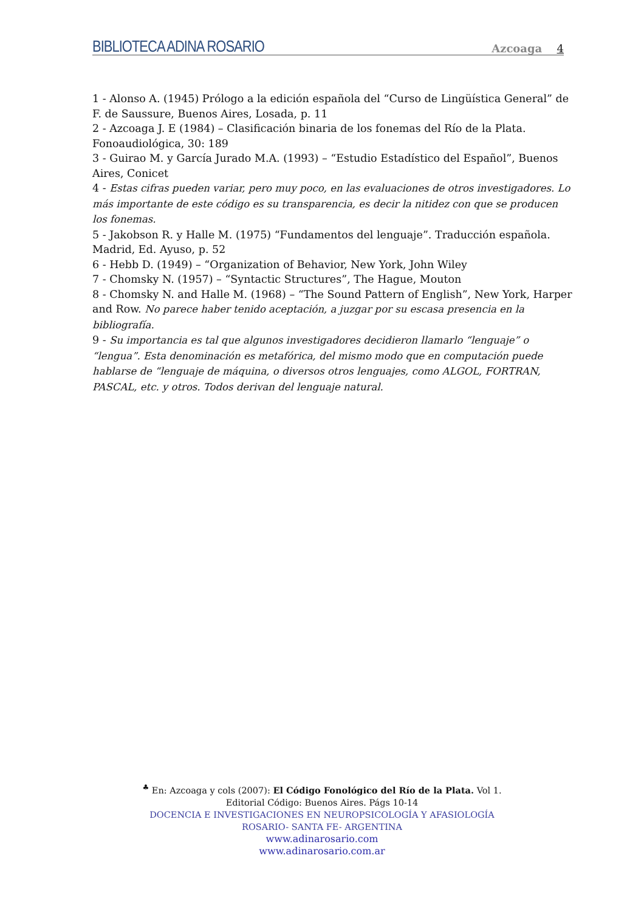BIBLIOTECA ADINA ROSARIO
Azcoaga 4
1 - Alonso A. (1945) Prólogo a la edición española del “Curso de Lingüística General” de F. de Saussure, Buenos Aires, Losada, p. 11
2 - Azcoaga J. E (1984) – Clasificación binaria de los fonemas del Río de la Plata. Fonoaudiológica, 30: 189
3 - Guirao M. y García Jurado M.A. (1993) – “Estudio Estadístico del Español”, Buenos Aires, Conicet
4 - Estas cifras pueden variar, pero muy poco, en las evaluaciones de otros investigadores. Lo más importante de este código es su transparencia, es decir la nitidez con que se producen los fonemas.
5 - Jakobson R. y Halle M. (1975) “Fundamentos del lenguaje”. Traducción española. Madrid, Ed. Ayuso, p. 52
6 - Hebb D. (1949) – “Organization of Behavior, New York, John Wiley
7 - Chomsky N. (1957) – “Syntactic Structures”, The Hague, Mouton
8 - Chomsky N. and Halle M. (1968) – “The Sound Pattern of English”, New York, Harper and Row. No parece haber tenido aceptación, a juzgar por su escasa presencia en la bibliografía.
9 - Su importancia es tal que algunos investigadores decidieron llamarlo “lenguaje” o “lengua”. Esta denominación es metafórica, del mismo modo que en computación puede hablarse de “lenguaje de máquina, o diversos otros lenguajes, como ALGOL, FORTRAN, PASCAL, etc. y otros. Todos derivan del lenguaje natural.
<sup>♣</sup> En: Azcoaga y cols (2007): El Código Fonológico del Río de la Plata. Vol 1.
Editorial Código: Buenos Aires. Págs 10-14
DOCENCIA E INVESTIGACIONES EN NEUROPSICOLOGÍA Y AFASIOLOGÍA
ROSARIO- SANTA FE- ARGENTINA
www.adinarosario.com
www.adinarosario.com.ar